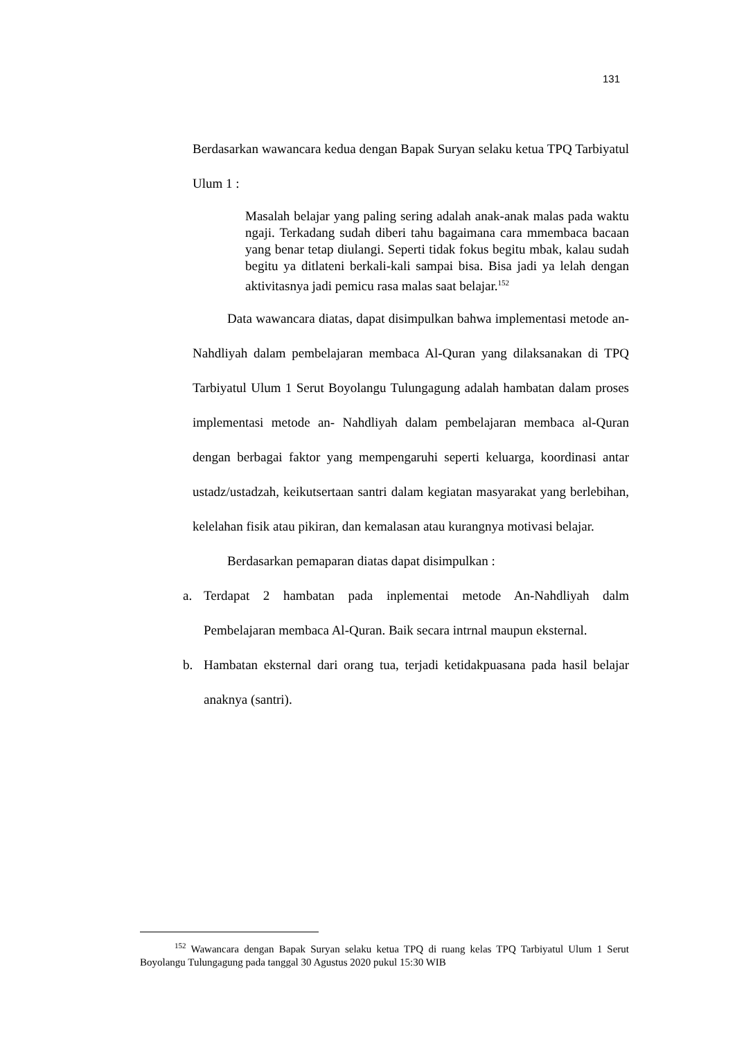131
Berdasarkan wawancara kedua dengan Bapak Suryan selaku ketua TPQ Tarbiyatul Ulum 1 :
Masalah belajar yang paling sering adalah anak-anak malas pada waktu ngaji. Terkadang sudah diberi tahu bagaimana cara mmembaca bacaan yang benar tetap diulangi. Seperti tidak fokus begitu mbak, kalau sudah begitu ya ditlateni berkali-kali sampai bisa. Bisa jadi ya lelah dengan aktivitasnya jadi pemicu rasa malas saat belajar.<sup>152</sup>
Data wawancara diatas, dapat disimpulkan bahwa implementasi metode an-Nahdliyah dalam pembelajaran membaca Al-Quran yang dilaksanakan di TPQ Tarbiyatul Ulum 1 Serut Boyolangu Tulungagung adalah hambatan dalam proses implementasi metode an- Nahdliyah dalam pembelajaran membaca al-Quran dengan berbagai faktor yang mempengaruhi seperti keluarga, koordinasi antar ustadz/ustadzah, keikutsertaan santri dalam kegiatan masyarakat yang berlebihan, kelelahan fisik atau pikiran, dan kemalasan atau kurangnya motivasi belajar.
Berdasarkan pemaparan diatas dapat disimpulkan :
a. Terdapat 2 hambatan pada inplementai metode An-Nahdliyah dalm Pembelajaran membaca Al-Quran. Baik secara intrnal maupun eksternal.
b. Hambatan eksternal dari orang tua, terjadi ketidakpuasana pada hasil belajar anaknya (santri).
<sup>152</sup> Wawancara dengan Bapak Suryan selaku ketua TPQ di ruang kelas TPQ Tarbiyatul Ulum 1 Serut Boyolangu Tulungagung pada tanggal 30 Agustus 2020 pukul 15:30 WIB